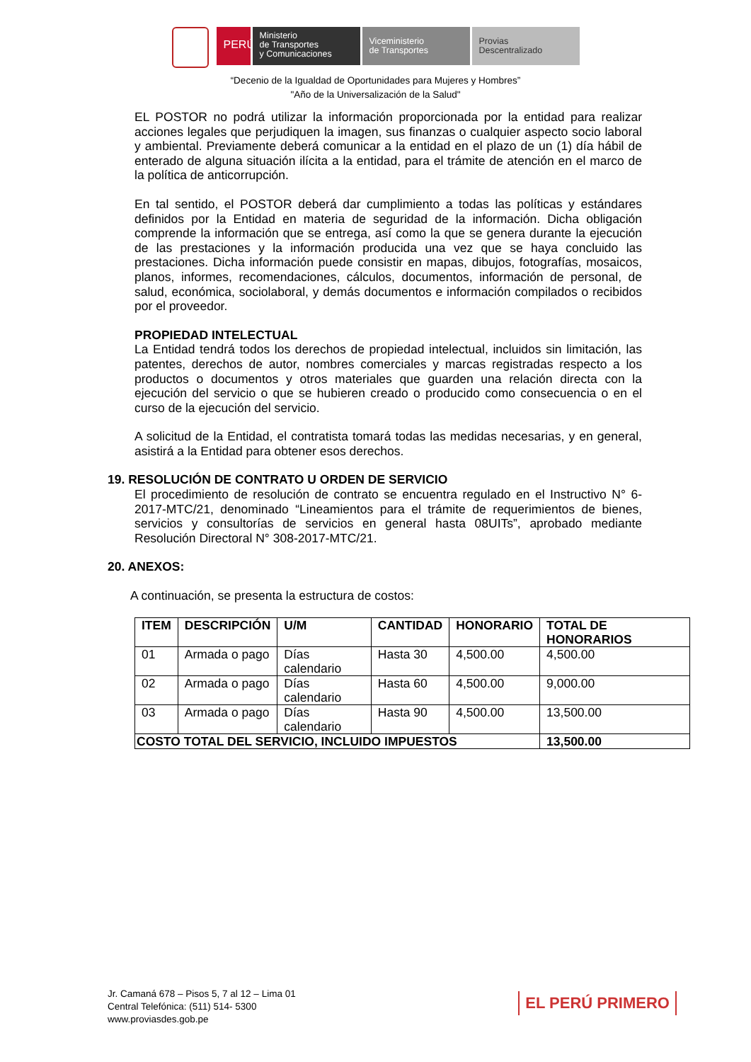PERÚ
Ministerio
de Transportes
y Comunicaciones
Viceministerio
de Transportes
Provias
Descentralizado
“Decenio de la Igualdad de Oportunidades para Mujeres y Hombres”
"Año de la Universalización de la Salud"
EL POSTOR no podrá utilizar la información proporcionada por la entidad para realizar acciones legales que perjudiquen la imagen, sus finanzas o cualquier aspecto socio laboral y ambiental. Previamente deberá comunicar a la entidad en el plazo de un (1) día hábil de enterado de alguna situación ilícita a la entidad, para el trámite de atención en el marco de la política de anticorrupción.
En tal sentido, el POSTOR deberá dar cumplimiento a todas las políticas y estándares definidos por la Entidad en materia de seguridad de la información. Dicha obligación comprende la información que se entrega, así como la que se genera durante la ejecución de las prestaciones y la información producida una vez que se haya concluido las prestaciones. Dicha información puede consistir en mapas, dibujos, fotografías, mosaicos, planos, informes, recomendaciones, cálculos, documentos, información de personal, de salud, económica, sociolaboral, y demás documentos e información compilados o recibidos por el proveedor.
PROPIEDAD INTELECTUAL
La Entidad tendrá todos los derechos de propiedad intelectual, incluidos sin limitación, las patentes, derechos de autor, nombres comerciales y marcas registradas respecto a los productos o documentos y otros materiales que guarden una relación directa con la ejecución del servicio o que se hubieren creado o producido como consecuencia o en el curso de la ejecución del servicio.
A solicitud de la Entidad, el contratista tomará todas las medidas necesarias, y en general, asistirá a la Entidad para obtener esos derechos.
19. RESOLUCIÓN DE CONTRATO U ORDEN DE SERVICIO
El procedimiento de resolución de contrato se encuentra regulado en el Instructivo N° 6-2017-MTC/21, denominado “Lineamientos para el trámite de requerimientos de bienes, servicios y consultorías de servicios en general hasta 08UITs”, aprobado mediante Resolución Directoral N° 308-2017-MTC/21.
20. ANEXOS:
A continuación, se presenta la estructura de costos:
| ITEM | DESCRIPCIÓN | U/M | CANTIDAD | HONORARIO | TOTAL DE HONORARIOS |
| --- | --- | --- | --- | --- | --- |
| 01 | Armada o pago | Días calendario | Hasta 30 | 4,500.00 | 4,500.00 |
| 02 | Armada o pago | Días calendario | Hasta 60 | 4,500.00 | 9,000.00 |
| 03 | Armada o pago | Días calendario | Hasta 90 | 4,500.00 | 13,500.00 |
| COSTO TOTAL DEL SERVICIO, INCLUIDO IMPUESTOS | | | | | 13,500.00 |
Jr. Camaná 678 – Pisos 5, 7 al 12 – Lima 01
Central Telefónica: (511) 514- 5300
www.proviasdes.gob.pe
EL PERÚ PRIMERO